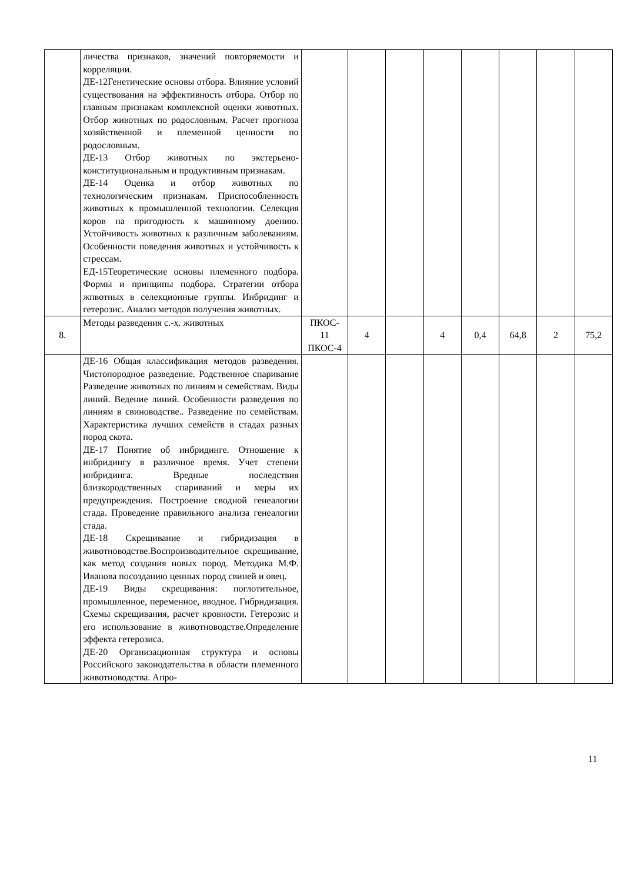| | личества признаков, значений повторяемости и корреляции. ДЕ-12Генетические основы отбора. Влияние условий существования на эффективность отбора. Отбор по главным признакам комплексной оценки животных. Отбор животных по родословным. Расчет прогноза хозяйственной и племенной ценности по родословным. ДЕ-13 Отбор животных по экстерьено-конституциональным и продуктивным признакам. ДЕ-14 Оценка и отбор животных по технологическим признакам. Приспособленность животных к промышленной технологии. Селекция коров на пригодность к машинному доению. Устойчивость животных к различным заболеваниям. Особенности поведения животных и устойчивость к стрессам. ЕД-15Теоретические основы племенного подбора. Формы и принципы подбора. Стратегии отбора жпвотных в селекционные группы. Инбридинг и гетерозис. Анализ методов получения животных. | | | | | | | | |
| 8. | Методы разведения с.-х. животных | ПКОС- 11 ПКОС-4 | 4 | | 4 | 0,4 | 64,8 | 2 | 75,2 |
| | ДЕ-16 Общая классификация методов разведения. Чистопородное разведение. Родственное спаривание Разведение животных по линиям и семействам. Виды линий. Ведение линий. Особенности разведения по линиям в свиноводстве.. Разведение по семействам. Характеристика лучших семейств в стадах разных пород скота. ДЕ-17 Понятие об инбридинге. Отношение к инбридингу в различное время. Учет степени инбридинга. Вредные последствия близкородственных спариваний и меры их предупреждения. Построение сводной генеалогии стада. Проведение правильного анализа генеалогии стада. ДЕ-18 Скрещивание и гибридизация в животноводстве.Воспроизводительное скрещивание, как метод создания новых пород. Методика М.Ф. Иванова посозданию ценных пород свиней и овец. ДЕ-19 Виды скрещивания: поглотительное, промышленное, переменное, вводное. Гибридизация. Схемы скрещивания, расчет кровности. Гетерозис и его использование в животноводстве.Определение эффекта гетерозиса. ДЕ-20 Организационная структура и основы Российского законодательства в области племенного животноводства. Апро- | | | | | | | | |
11